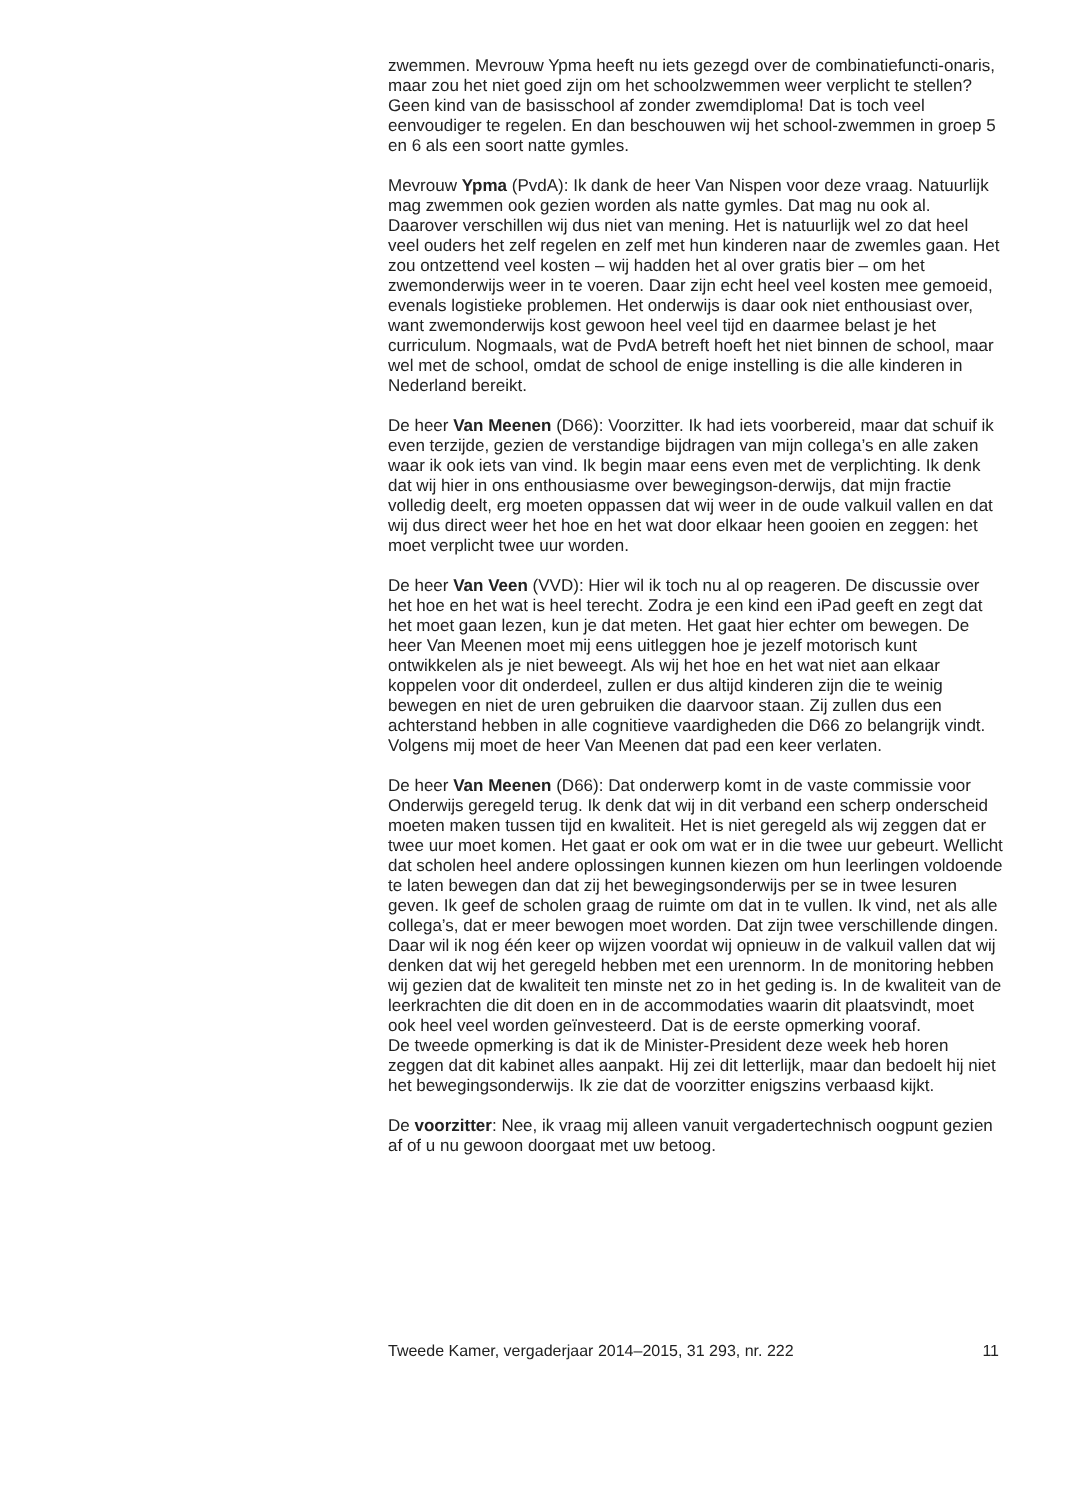zwemmen. Mevrouw Ypma heeft nu iets gezegd over de combinatiefuncti-onaris, maar zou het niet goed zijn om het schoolzwemmen weer verplicht te stellen? Geen kind van de basisschool af zonder zwemdiploma! Dat is toch veel eenvoudiger te regelen. En dan beschouwen wij het school-zwemmen in groep 5 en 6 als een soort natte gymles.
Mevrouw Ypma (PvdA): Ik dank de heer Van Nispen voor deze vraag. Natuurlijk mag zwemmen ook gezien worden als natte gymles. Dat mag nu ook al. Daarover verschillen wij dus niet van mening. Het is natuurlijk wel zo dat heel veel ouders het zelf regelen en zelf met hun kinderen naar de zwemles gaan. Het zou ontzettend veel kosten – wij hadden het al over gratis bier – om het zwemonderwijs weer in te voeren. Daar zijn echt heel veel kosten mee gemoeid, evenals logistieke problemen. Het onderwijs is daar ook niet enthousiast over, want zwemonderwijs kost gewoon heel veel tijd en daarmee belast je het curriculum. Nogmaals, wat de PvdA betreft hoeft het niet binnen de school, maar wel met de school, omdat de school de enige instelling is die alle kinderen in Nederland bereikt.
De heer Van Meenen (D66): Voorzitter. Ik had iets voorbereid, maar dat schuif ik even terzijde, gezien de verstandige bijdragen van mijn collega’s en alle zaken waar ik ook iets van vind. Ik begin maar eens even met de verplichting. Ik denk dat wij hier in ons enthousiasme over bewegingson-derwijs, dat mijn fractie volledig deelt, erg moeten oppassen dat wij weer in de oude valkuil vallen en dat wij dus direct weer het hoe en het wat door elkaar heen gooien en zeggen: het moet verplicht twee uur worden.
De heer Van Veen (VVD): Hier wil ik toch nu al op reageren. De discussie over het hoe en het wat is heel terecht. Zodra je een kind een iPad geeft en zegt dat het moet gaan lezen, kun je dat meten. Het gaat hier echter om bewegen. De heer Van Meenen moet mij eens uitleggen hoe je jezelf motorisch kunt ontwikkelen als je niet beweegt. Als wij het hoe en het wat niet aan elkaar koppelen voor dit onderdeel, zullen er dus altijd kinderen zijn die te weinig bewegen en niet de uren gebruiken die daarvoor staan. Zij zullen dus een achterstand hebben in alle cognitieve vaardigheden die D66 zo belangrijk vindt. Volgens mij moet de heer Van Meenen dat pad een keer verlaten.
De heer Van Meenen (D66): Dat onderwerp komt in de vaste commissie voor Onderwijs geregeld terug. Ik denk dat wij in dit verband een scherp onderscheid moeten maken tussen tijd en kwaliteit. Het is niet geregeld als wij zeggen dat er twee uur moet komen. Het gaat er ook om wat er in die twee uur gebeurt. Wellicht dat scholen heel andere oplossingen kunnen kiezen om hun leerlingen voldoende te laten bewegen dan dat zij het bewegingsonderwijs per se in twee lesuren geven. Ik geef de scholen graag de ruimte om dat in te vullen. Ik vind, net als alle collega’s, dat er meer bewogen moet worden. Dat zijn twee verschillende dingen. Daar wil ik nog één keer op wijzen voordat wij opnieuw in de valkuil vallen dat wij denken dat wij het geregeld hebben met een urennorm. In de monitoring hebben wij gezien dat de kwaliteit ten minste net zo in het geding is. In de kwaliteit van de leerkrachten die dit doen en in de accommodaties waarin dit plaatsvindt, moet ook heel veel worden geïnvesteerd. Dat is de eerste opmerking vooraf.
De tweede opmerking is dat ik de Minister-President deze week heb horen zeggen dat dit kabinet alles aanpakt. Hij zei dit letterlijk, maar dan bedoelt hij niet het bewegingsonderwijs. Ik zie dat de voorzitter enigszins verbaasd kijkt.
De voorzitter: Nee, ik vraag mij alleen vanuit vergadertechnisch oogpunt gezien af of u nu gewoon doorgaat met uw betoog.
Tweede Kamer, vergaderjaar 2014–2015, 31 293, nr. 222 11